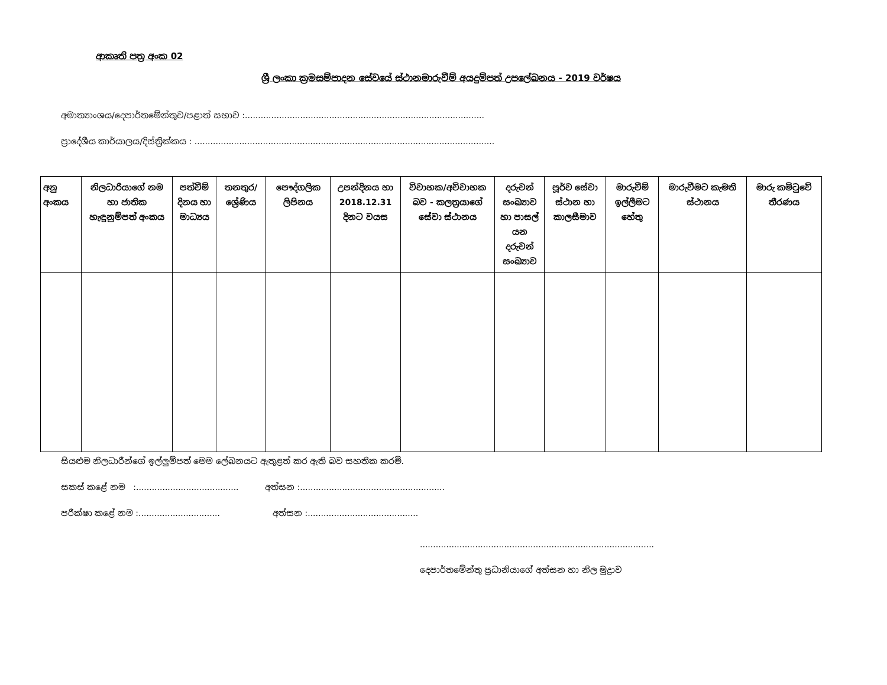ආකෘති පත්‍ර අංක 02
ශ්‍රී ලංකා ක්‍රමසම්පාදන සේවයේ ස්ථානමාරුවීම් අයදුම්පත් උපලේඛනය - 2019 වර්ෂය
අමාත්‍යාංශය/දෙපාර්තමේන්තුව/පළාත් සභාව :...........................................................................................
ප්‍රාදේශීය කාර්යාලය/දිස්ත්‍රික්කය : ..................................................................................................................
| අනු අංකය | නිලධාරියාගේ නම හා ජාතික හැඳුනුම්පත් අංකය | පත්වීම් දිනය හා මාධ්‍යය | තනතුර/ ශ්‍රේණිය | පෞද්ගලික ලිපිනය | උපන්දිනය හා 2018.12.31 දිනට වයස | විවාහක/අවිවාහක බව - කලත්‍රයාගේ සේවා ස්ථානය | දරුවන් සංඛ්‍යාව හා පාසල් යන දරුවන් සංඛ්‍යාව | පූර්ව සේවා ස්ථාන හා කාලසීමාව | මාරුවීම් ඉල්ලීමට හේතු | මාරුවීමට කැමති ස්ථානය | මාරු කමිටුවේ තීරණය |
| --- | --- | --- | --- | --- | --- | --- | --- | --- | --- | --- | --- |
සියළුම නිලධාරීන්ගේ ඉල්ලුම්පත් මෙම ලේඛනයට ඇතුළත් කර ඇති බව සහතික කරමි.
සකස් කළේ නම :....................................... අත්සන :.......................................................
පරීක්ෂා කළේ නම :............................... අත්සන :..........................................
.........................................................................................
දෙපාර්තමේන්තු ප්‍රධානියාගේ අත්සන හා නිල මුද්‍රාව